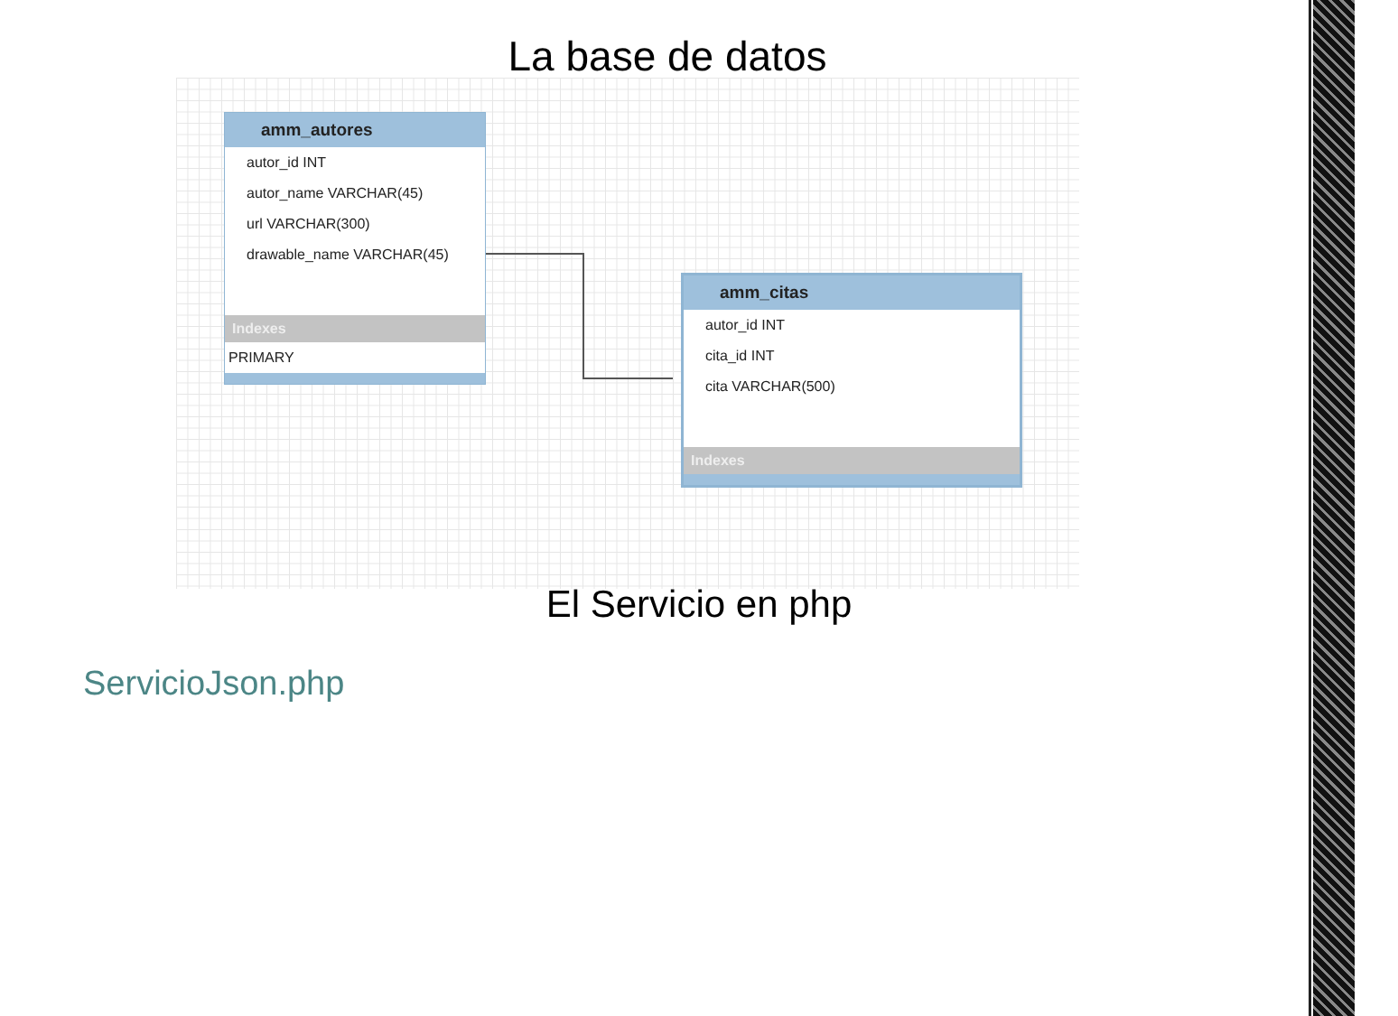La base de datos
amm_autores
autor_id INT
autor_name VARCHAR(45)
url VARCHAR(300)
drawable_name VARCHAR(45)
Indexes
PRIMARY
amm_citas
autor_id INT
cita_id INT
cita VARCHAR(500)
Indexes
El Servicio en php
ServicioJson.php